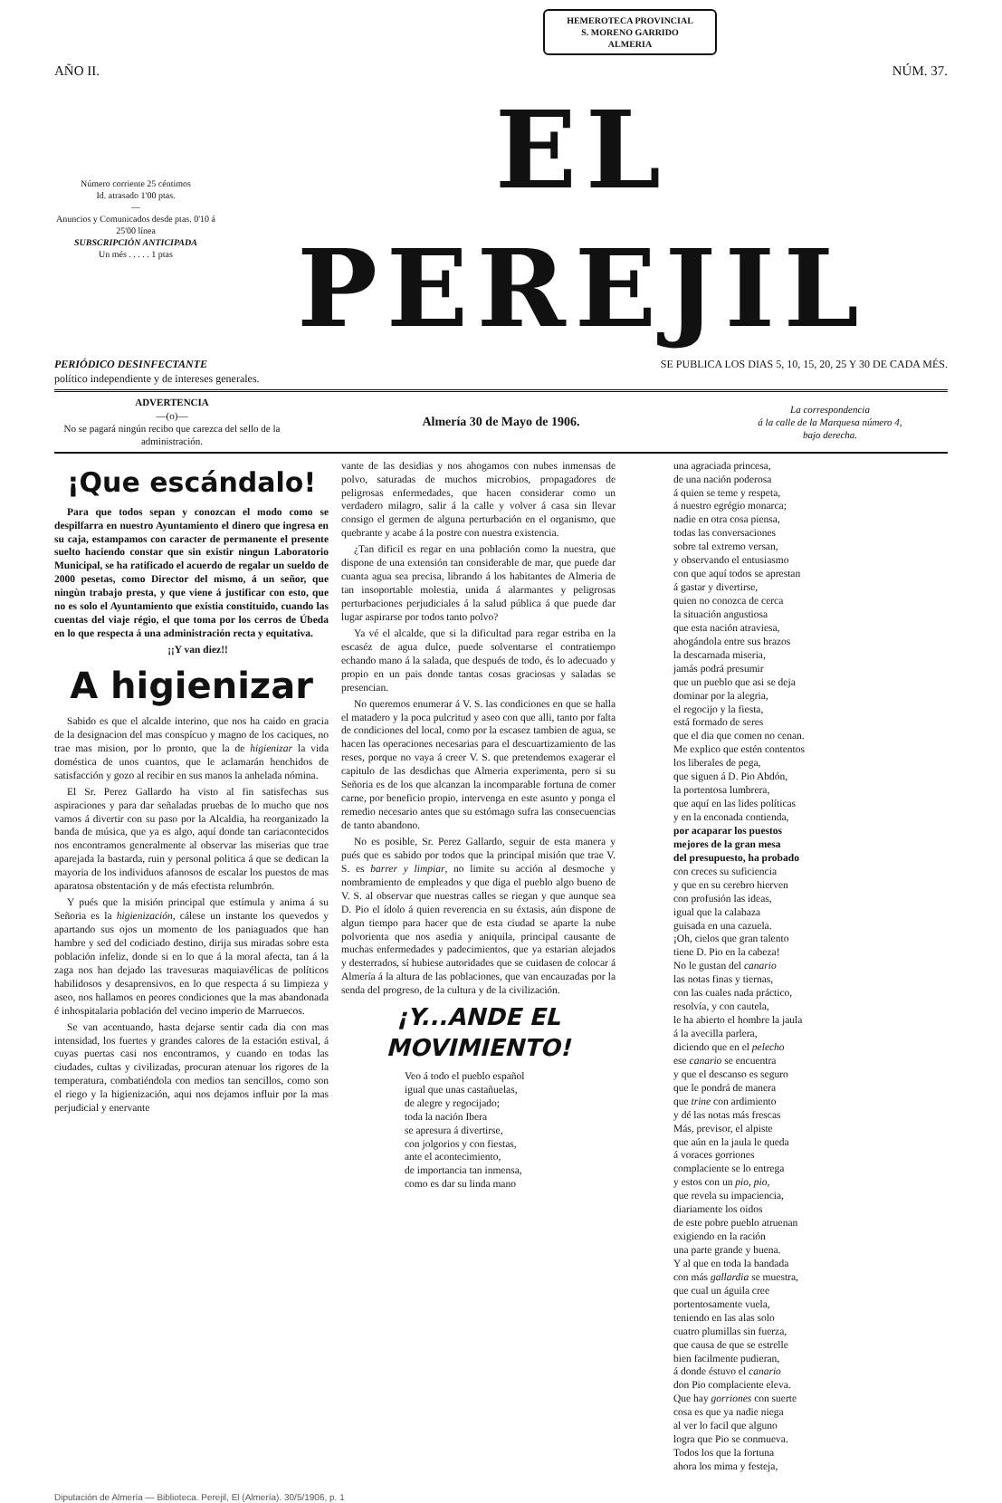HEMEROTECA PROVINCIAL
S. MORENO GARRIDO
ALMERIA
AÑO II. NÚM. 37.
Número corriente 25 céntimos
Id. atrasado 1'00 ptas.
—
Anuncios y Comunicados desde ptas. 0'10 á 25'00 línea
SUBSCRIPCIÓN ANTICIPADA
Un més . . . . . 1 ptas
EL PEREJIL
PERIÓDICO DESINFECTANTE
político independiente y de intereses generales. SE PUBLICA LOS DIAS 5, 10, 15, 20, 25 Y 30 DE CADA MÉS.
ADVERTENCIA
—(o)—
No se pagará ningún recibo que carezca del sello de la administración.
Almería 30 de Mayo de 1906.
La correspondencia
á la calle de la Marquesa número 4,
bajo derecha.
¡Que escándalo!
Para que todos sepan y conozcan el modo como se despilfarra en nuestro Ayuntamiento el dinero que ingresa en su caja, estampamos con caracter de permanente el presente suelto haciendo constar que sin existir ningun Laboratorio Municipal, se ha ratificado el acuerdo de regalar un sueldo de 2000 pesetas, como Director del mismo, á un señor, que ningùn trabajo presta, y que viene á justificar con esto, que no es solo el Ayuntamiento que existia constituido, cuando las cuentas del viaje régio, el que toma por los cerros de Úbeda en lo que respecta á una administración recta y equitativa.
¡¡Y van diez!!
A higienizar
Sabido es que el alcalde interino, que nos ha caido en gracia de la designacion del mas conspícuo y magno de los caciques, no trae mas mision, por lo pronto, que la de higienizar la vida doméstica de unos cuantos, que le aclamarán henchidos de satisfacción y gozo al recibir en sus manos la anhelada nómina.
El Sr. Perez Gallardo ha visto al fin satisfechas sus aspiraciones y para dar señaladas pruebas de lo mucho que nos vamos á divertir con su paso por la Alcaldia, ha reorganizado la banda de música, que ya es algo, aquí donde tan cariacontecidos nos encontramos generalmente al observar las miserias que trae aparejada la bastarda, ruin y personal politica á que se dedican la mayoria de los individuos afanosos de escalar los puestos de mas aparatosa obstentación y de más efectista relumbrón.
Y pués que la misión principal que estímula y anima á su Señoria es la higienización, cálese un instante los quevedos y apartando sus ojos un momento de los paniaguados que han hambre y sed del codiciado destino, dirija sus miradas sobre esta población infeliz, donde si en lo que á la moral afecta, tan á la zaga nos han dejado las travesuras maquiavélicas de políticos habilidosos y desaprensivos, en lo que respecta á su limpieza y aseo, nos hallamos en peores condiciones que la mas abandonada é inhospitalaria población del vecino imperio de Marruecos.
Se van acentuando, hasta dejarse sentir cada dia con mas intensidad, los fuertes y grandes calores de la estación estival, á cuyas puertas casi nos encontramos, y cuando en todas las ciudades, cultas y civilizadas, procuran atenuar los rigores de la temperatura, combatiéndola con medios tan sencillos, como son el riego y la higienización, aqui nos dejamos influir por la mas perjudicial y enervante
vante de las desidias y nos ahogamos con nubes inmensas de polvo, saturadas de muchos microbios, propagadores de peligrosas enfermedades, que hacen considerar como un verdadero milagro, salir á la calle y volver á casa sin llevar consigo el germen de alguna perturbación en el organismo, que quebrante y acabe á la postre con nuestra existencia.
¿Tan dificil es regar en una población como la nuestra, que dispone de una extensión tan considerable de mar, que puede dar cuanta agua sea precisa, librando á los habitantes de Almeria de tan insoportable molestia, unida á alarmantes y peligrosas perturbaciones perjudiciales á la salud pública á que puede dar lugar aspirarse por todos tanto polvo?
Ya vé el alcalde, que si la dificultad para regar estriba en la escaséz de agua dulce, puede solventarse el contratiempo echando mano á la salada, que después de todo, és lo adecuado y propio en un pais donde tantas cosas graciosas y saladas se presencian.
No queremos enumerar á V. S. las condiciones en que se halla el matadero y la poca pulcritud y aseo con que alli, tanto por falta de condiciones del local, como por la escasez tambien de agua, se hacen las operaciones necesarias para el descuartizamiento de las reses, porque no vaya á creer V. S. que pretendemos exagerar el capitulo de las desdichas que Almeria experimenta, pero si su Señoria es de los que alcanzan la incomparable fortuna de comer carne, por beneficio propio, intervenga en este asunto y ponga el remedio necesario antes que su estómago sufra las consecuencias de tanto abandono.
No es posible, Sr. Perez Gallardo, seguir de esta manera y pués que es sabido por todos que la principal misión que trae V. S. es barrer y limpiar, no limite su acción al desmoche y nombramiento de empleados y que diga el pueblo algo bueno de V. S. al observar que nuestras calles se riegan y que aunque sea D. Pio el ídolo á quien reverencia en su éxtasis, aún dispone de algun tiempo para hacer que de esta ciudad se aparte la nube polvorienta que nos asedia y aniquila, principal causante de muchas enfermedades y padecimientos, que ya estarian alejados y desterrados, sí hubiese autoridades que se cuidasen de colocar á Almería á la altura de las poblaciones, que van encauzadas por la senda del progreso, de la cultura y de la civilización.
¡Y...ANDE EL MOVIMIENTO!
Veo á todo el pueblo español
igual que unas castañuelas,
de alegre y regocijado;
toda la nación Ibera
se apresura á divertirse,
con jolgorios y con fiestas,
ante el acontecimiento,
de importancia tan inmensa,
como es dar su linda mano
una agraciada princesa,
de una nación poderosa
á quien se teme y respeta,
á nuestro egrégio monarca;
nadie en otra cosa piensa,
todas las conversaciones
sobre tal extremo versan,
y observando el entusiasmo
con que aquí todos se aprestan
á gastar y divertirse,
quien no conozca de cerca
la situación angustiosa
que esta nación atraviesa,
ahogándola entre sus brazos
la descarnada miseria,
jamás podrá presumir
que un pueblo que asi se deja
dominar por la alegria,
el regocijo y la fiesta,
está formado de seres
que el dia que comen no cenan.
Me explico que estén contentos
los liberales de pega,
que siguen á D. Pio Abdón,
la portentosa lumbrera,
que aquí en las lides políticas
y en la enconada contienda,
por acaparar los puestos
mejores de la gran mesa
del presupuesto, ha probado
con creces su suficiencia
y que en su cerebro hierven
con profusión las ideas,
igual que la calabaza
guisada en una cazuela.
¡Oh, cielos que gran talento
tiene D. Pio en la cabeza!
No le gustan del canario
las notas finas y tiernas,
con las cuales nada práctico,
resolvía, y con cautela,
le ha abierto el hombre la jaula
á la avecilla parlera,
diciendo que en el pelecho
ese canario se encuentra
y que el descanso es seguro
que le pondrá de manera
que trine con ardimiento
y dé las notas más frescas
Más, previsor, el alpiste
que aún en la jaula le queda
á voraces gorriones
complaciente se lo entrega
y estos con un pio, pio,
que revela su impaciencia,
diariamente los oidos
de este pobre pueblo atruenan
exigiendo en la ración
una parte grande y buena.
Y al que en toda la bandada
con más gallardia se muestra,
que cual un águila cree
portentosamente vuela,
teniendo en las alas solo
cuatro plumillas sin fuerza,
que causa de que se estrelle
bien facilmente pudieran,
á donde éstuvo el canario
don Pio complaciente eleva.
Que hay gorriones con suerte
cosa es que ya nadie niega
al ver lo facil que alguno
logra que Pio se conmueva.
Todos los que la fortuna
ahora los mima y festeja,
Diputación de Almería — Biblioteca. Perejil, El (Almería). 30/5/1906, p. 1